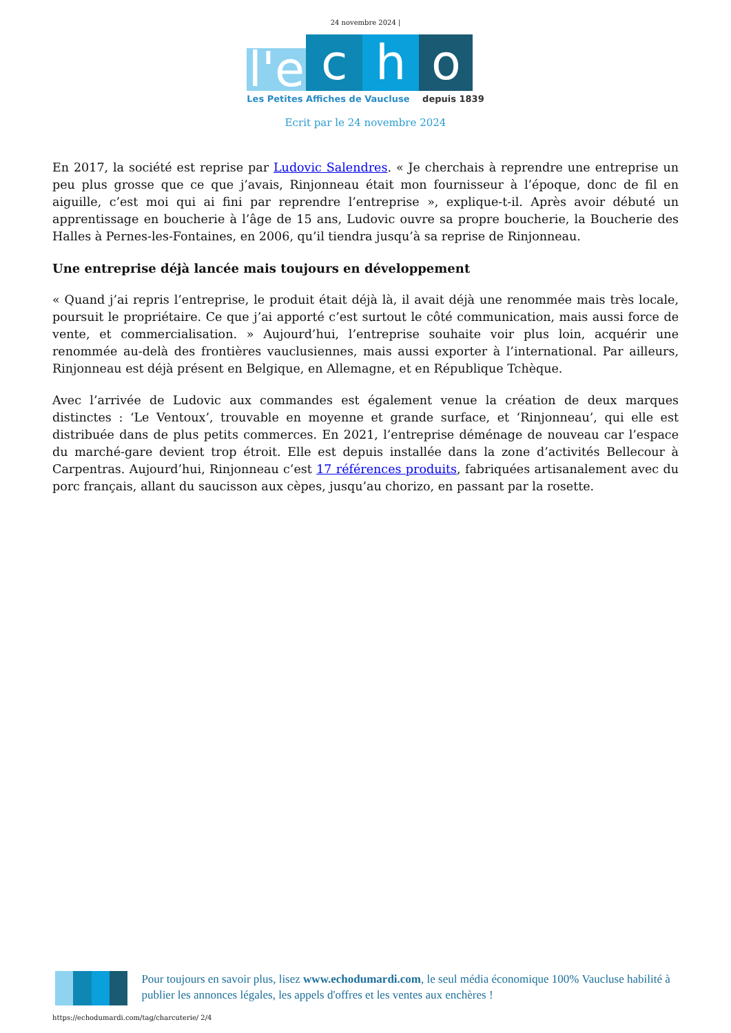24 novembre 2024 |
l'e
c
h
o
Les Petites Affiches de Vaucluse depuis 1839
Ecrit par le 24 novembre 2024
En 2017, la société est reprise par Ludovic Salendres. « Je cherchais à reprendre une entreprise un peu plus grosse que ce que j’avais, Rinjonneau était mon fournisseur à l’époque, donc de fil en aiguille, c’est moi qui ai fini par reprendre l’entreprise », explique-t-il. Après avoir débuté un apprentissage en boucherie à l’âge de 15 ans, Ludovic ouvre sa propre boucherie, la Boucherie des Halles à Pernes-les-Fontaines, en 2006, qu’il tiendra jusqu’à sa reprise de Rinjonneau.
Une entreprise déjà lancée mais toujours en développement
« Quand j’ai repris l’entreprise, le produit était déjà là, il avait déjà une renommée mais très locale, poursuit le propriétaire. Ce que j’ai apporté c’est surtout le côté communication, mais aussi force de vente, et commercialisation. » Aujourd’hui, l’entreprise souhaite voir plus loin, acquérir une renommée au-delà des frontières vauclusiennes, mais aussi exporter à l’international. Par ailleurs, Rinjonneau est déjà présent en Belgique, en Allemagne, et en République Tchèque.
Avec l’arrivée de Ludovic aux commandes est également venue la création de deux marques distinctes : ‘Le Ventoux’, trouvable en moyenne et grande surface, et ‘Rinjonneau’, qui elle est distribuée dans de plus petits commerces. En 2021, l’entreprise déménage de nouveau car l’espace du marché-gare devient trop étroit. Elle est depuis installée dans la zone d’activités Bellecour à Carpentras. Aujourd’hui, Rinjonneau c’est 17 références produits, fabriquées artisanalement avec du porc français, allant du saucisson aux cèpes, jusqu’au chorizo, en passant par la rosette.
Pour toujours en savoir plus, lisez www.echodumardi.com, le seul média économique 100% Vaucluse habilité à publier les annonces légales, les appels d'offres et les ventes aux enchères !
https://echodumardi.com/tag/charcuterie/ 2/4